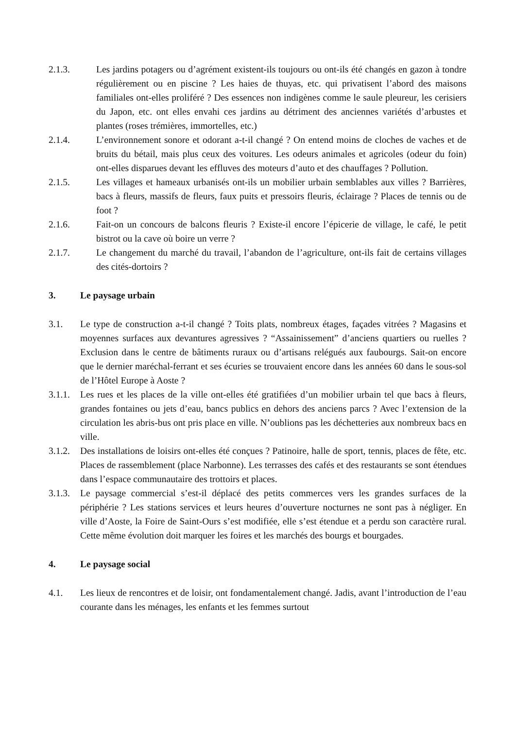2.1.3. Les jardins potagers ou d’agrément existent-ils toujours ou ont-ils été changés en gazon à tondre régulièrement ou en piscine ? Les haies de thuyas, etc. qui privatisent l’abord des maisons familiales ont-elles proliféré ? Des essences non indigènes comme le saule pleureur, les cerisiers du Japon, etc. ont elles envahi ces jardins au détriment des anciennes variétés d’arbustes et plantes (roses trémières, immortelles, etc.)
2.1.4. L’environnement sonore et odorant a-t-il changé ? On entend moins de cloches de vaches et de bruits du bétail, mais plus ceux des voitures. Les odeurs animales et agricoles (odeur du foin) ont-elles disparues devant les effluves des moteurs d’auto et des chauffages ? Pollution.
2.1.5. Les villages et hameaux urbanisés ont-ils un mobilier urbain semblables aux villes ? Barrières, bacs à fleurs, massifs de fleurs, faux puits et pressoirs fleuris, éclairage ? Places de tennis ou de foot ?
2.1.6. Fait-on un concours de balcons fleuris ? Existe-il encore l’épicerie de village, le café, le petit bistrot ou la cave où boire un verre ?
2.1.7. Le changement du marché du travail, l’abandon de l’agriculture, ont-ils fait de certains villages des cités-dortoirs ?
3. Le paysage urbain
3.1. Le type de construction a-t-il changé ? Toits plats, nombreux étages, façades vitrées ? Magasins et moyennes surfaces aux devantures agressives ? “Assainissement” d’anciens quartiers ou ruelles ? Exclusion dans le centre de bâtiments ruraux ou d’artisans relégués aux faubourgs. Sait-on encore que le dernier maréchal-ferrant et ses écuries se trouvaient encore dans les années 60 dans le sous-sol de l’Hôtel Europe à Aoste ?
3.1.1. Les rues et les places de la ville ont-elles été gratifiées d’un mobilier urbain tel que bacs à fleurs, grandes fontaines ou jets d’eau, bancs publics en dehors des anciens parcs ? Avec l’extension de la circulation les abris-bus ont pris place en ville. N’oublions pas les déchetteries aux nombreux bacs en ville.
3.1.2. Des installations de loisirs ont-elles été conçues ? Patinoire, halle de sport, tennis, places de fête, etc. Places de rassemblement (place Narbonne). Les terrasses des cafés et des restaurants se sont étendues dans l’espace communautaire des trottoirs et places.
3.1.3. Le paysage commercial s’est-il déplacé des petits commerces vers les grandes surfaces de la périphérie ? Les stations services et leurs heures d’ouverture nocturnes ne sont pas à négliger. En ville d’Aoste, la Foire de Saint-Ours s’est modifiée, elle s’est étendue et a perdu son caractère rural. Cette même évolution doit marquer les foires et les marchés des bourgs et bourgades.
4. Le paysage social
4.1. Les lieux de rencontres et de loisir, ont fondamentalement changé. Jadis, avant l’introduction de l’eau courante dans les ménages, les enfants et les femmes surtout